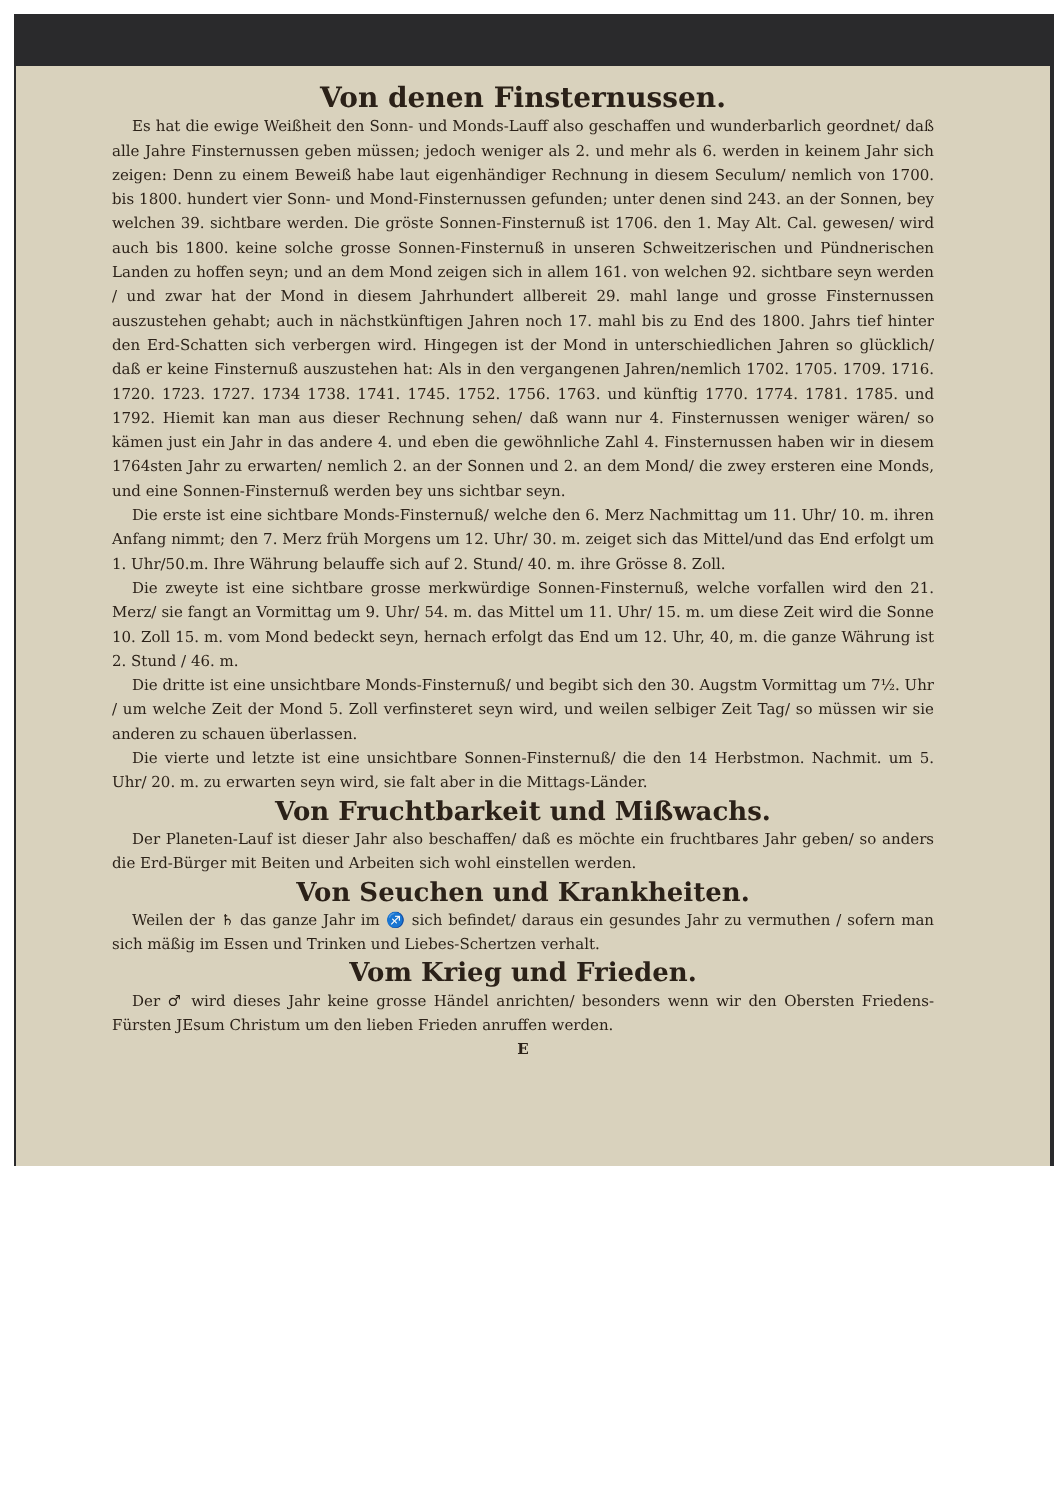Von denen Finsternussen.
Es hat die ewige Weißheit den Sonn- und Monds-Lauff also geschaffen und wunderbarlich geordnet/ daß alle Jahre Finsternussen geben müssen; jedoch weniger als 2. und mehr als 6. werden in keinem Jahr sich zeigen: Denn zu einem Beweiß habe laut eigenhändiger Rechnung in diesem Seculum/ nemlich von 1700. bis 1800. hundert vier Sonn- und Mond-Finsternussen gefunden; unter denen sind 243. an der Sonnen, bey welchen 39. sichtbare werden. Die gröste Sonnen-Finsternuß ist 1706. den 1. May Alt. Cal. gewesen/ wird auch bis 1800. keine solche grosse Sonnen-Finsternuß in unseren Schweitzerischen und Pündnerischen Landen zu hoffen seyn; und an dem Mond zeigen sich in allem 161. von welchen 92. sichtbare seyn werden / und zwar hat der Mond in diesem Jahrhundert allbereit 29. mahl lange und grosse Finsternussen auszustehen gehabt; auch in nächstkünftigen Jahren noch 17. mahl bis zu End des 1800. Jahrs tief hinter den Erd-Schatten sich verbergen wird. Hingegen ist der Mond in unterschiedlichen Jahren so glücklich/ daß er keine Finsternuß auszustehen hat: Als in den vergangenen Jahren/nemlich 1702. 1705. 1709. 1716. 1720. 1723. 1727. 1734 1738. 1741. 1745. 1752. 1756. 1763. und künftig 1770. 1774. 1781. 1785. und 1792. Hiemit kan man aus dieser Rechnung sehen/ daß wann nur 4. Finsternussen weniger wären/ so kämen just ein Jahr in das andere 4. und eben die gewöhnliche Zahl 4. Finsternussen haben wir in diesem 1764sten Jahr zu erwarten/ nemlich 2. an der Sonnen und 2. an dem Mond/ die zwey ersteren eine Monds, und eine Sonnen-Finsternuß werden bey uns sichtbar seyn.
Die erste ist eine sichtbare Monds-Finsternuß/ welche den 6. Merz Nachmittag um 11. Uhr/ 10. m. ihren Anfang nimmt; den 7. Merz früh Morgens um 12. Uhr/ 30. m. zeiget sich das Mittel/und das End erfolgt um 1. Uhr/50.m. Ihre Währung belauffe sich auf 2. Stund/ 40. m. ihre Grösse 8. Zoll.
Die zweyte ist eine sichtbare grosse merkwürdige Sonnen-Finsternuß, welche vorfallen wird den 21. Merz/ sie fangt an Vormittag um 9. Uhr/ 54. m. das Mittel um 11. Uhr/ 15. m. um diese Zeit wird die Sonne 10. Zoll 15. m. vom Mond bedeckt seyn, hernach erfolgt das End um 12. Uhr, 40, m. die ganze Währung ist 2. Stund / 46. m.
Die dritte ist eine unsichtbare Monds-Finsternuß/ und begibt sich den 30. Augstm Vormittag um 7½. Uhr / um welche Zeit der Mond 5. Zoll verfinsteret seyn wird, und weilen selbiger Zeit Tag/ so müssen wir sie anderen zu schauen überlassen.
Die vierte und letzte ist eine unsichtbare Sonnen-Finsternuß/ die den 14 Herbstmon. Nachmit. um 5. Uhr/ 20. m. zu erwarten seyn wird, sie falt aber in die Mittags-Länder.
Von Fruchtbarkeit und Mißwachs.
Der Planeten-Lauf ist dieser Jahr also beschaffen/ daß es möchte ein fruchtbares Jahr geben/ so anders die Erd-Bürger mit Beiten und Arbeiten sich wohl einstellen werden.
Von Seuchen und Krankheiten.
Weilen der ♄ das ganze Jahr im ♐ sich befindet/ daraus ein gesundes Jahr zu vermuthen / sofern man sich mäßig im Essen und Trinken und Liebes-Schertzen verhalt.
Vom Krieg und Frieden.
Der ♂ wird dieses Jahr keine grosse Händel anrichten/ besonders wenn wir den Obersten Friedens-Fürsten JEsum Christum um den lieben Frieden anruffen werden.
E